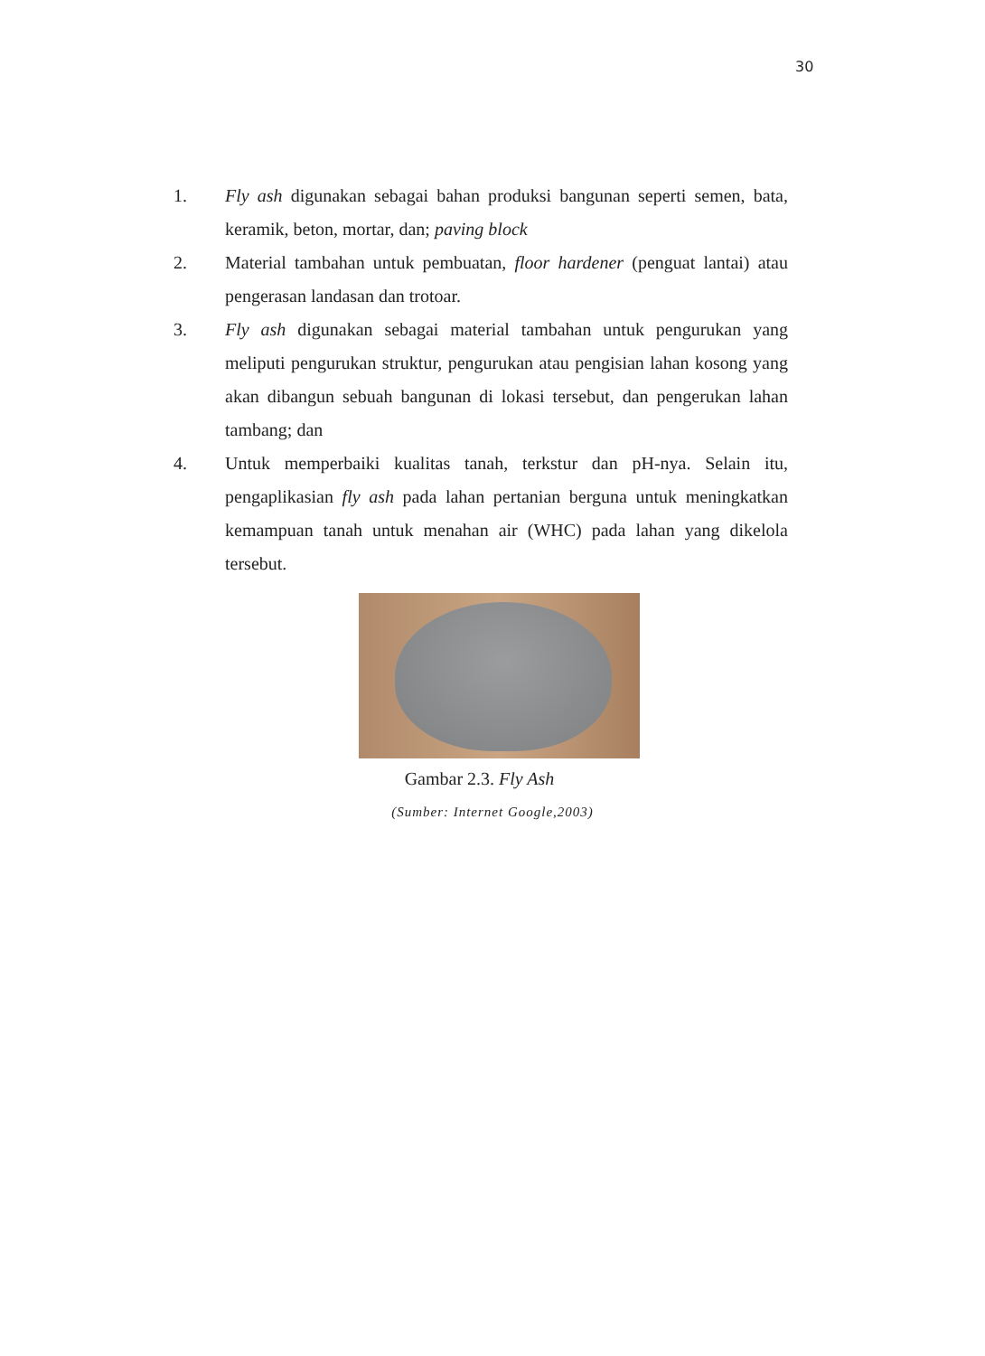30
1. Fly ash digunakan sebagai bahan produksi bangunan seperti semen, bata, keramik, beton, mortar, dan; paving block
2. Material tambahan untuk pembuatan, floor hardener (penguat lantai) atau pengerasan landasan dan trotoar.
3. Fly ash digunakan sebagai material tambahan untuk pengurukan yang meliputi pengurukan struktur, pengurukan atau pengisian lahan kosong yang akan dibangun sebuah bangunan di lokasi tersebut, dan pengerukan lahan tambang; dan
4. Untuk memperbaiki kualitas tanah, terkstur dan pH-nya. Selain itu, pengaplikasian fly ash pada lahan pertanian berguna untuk meningkatkan kemampuan tanah untuk menahan air (WHC) pada lahan yang dikelola tersebut.
Gambar 2.3. Fly Ash
(Sumber: Internet Google,2003)